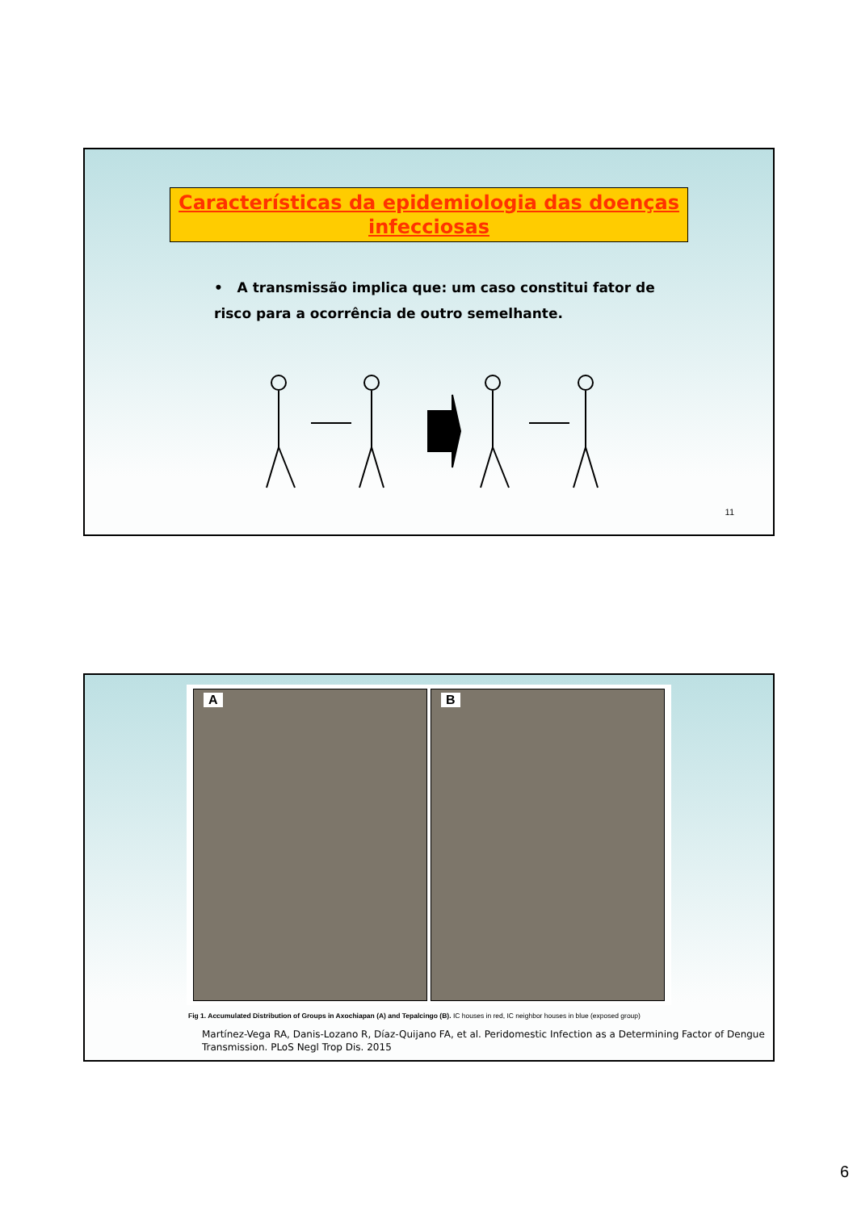Características da epidemiologia das doenças infecciosas
• A transmissão implica que: um caso constitui fator de risco para a ocorrência de outro semelhante.
11
A
B
Fig 1. Accumulated Distribution of Groups in Axochiapan (A) and Tepalcingo (B). IC houses in red, IC neighbor houses in blue (exposed group)
Martínez-Vega RA, Danis-Lozano R, Díaz-Quijano FA, et al. Peridomestic Infection as a Determining Factor of Dengue Transmission. PLoS Negl Trop Dis. 2015
6